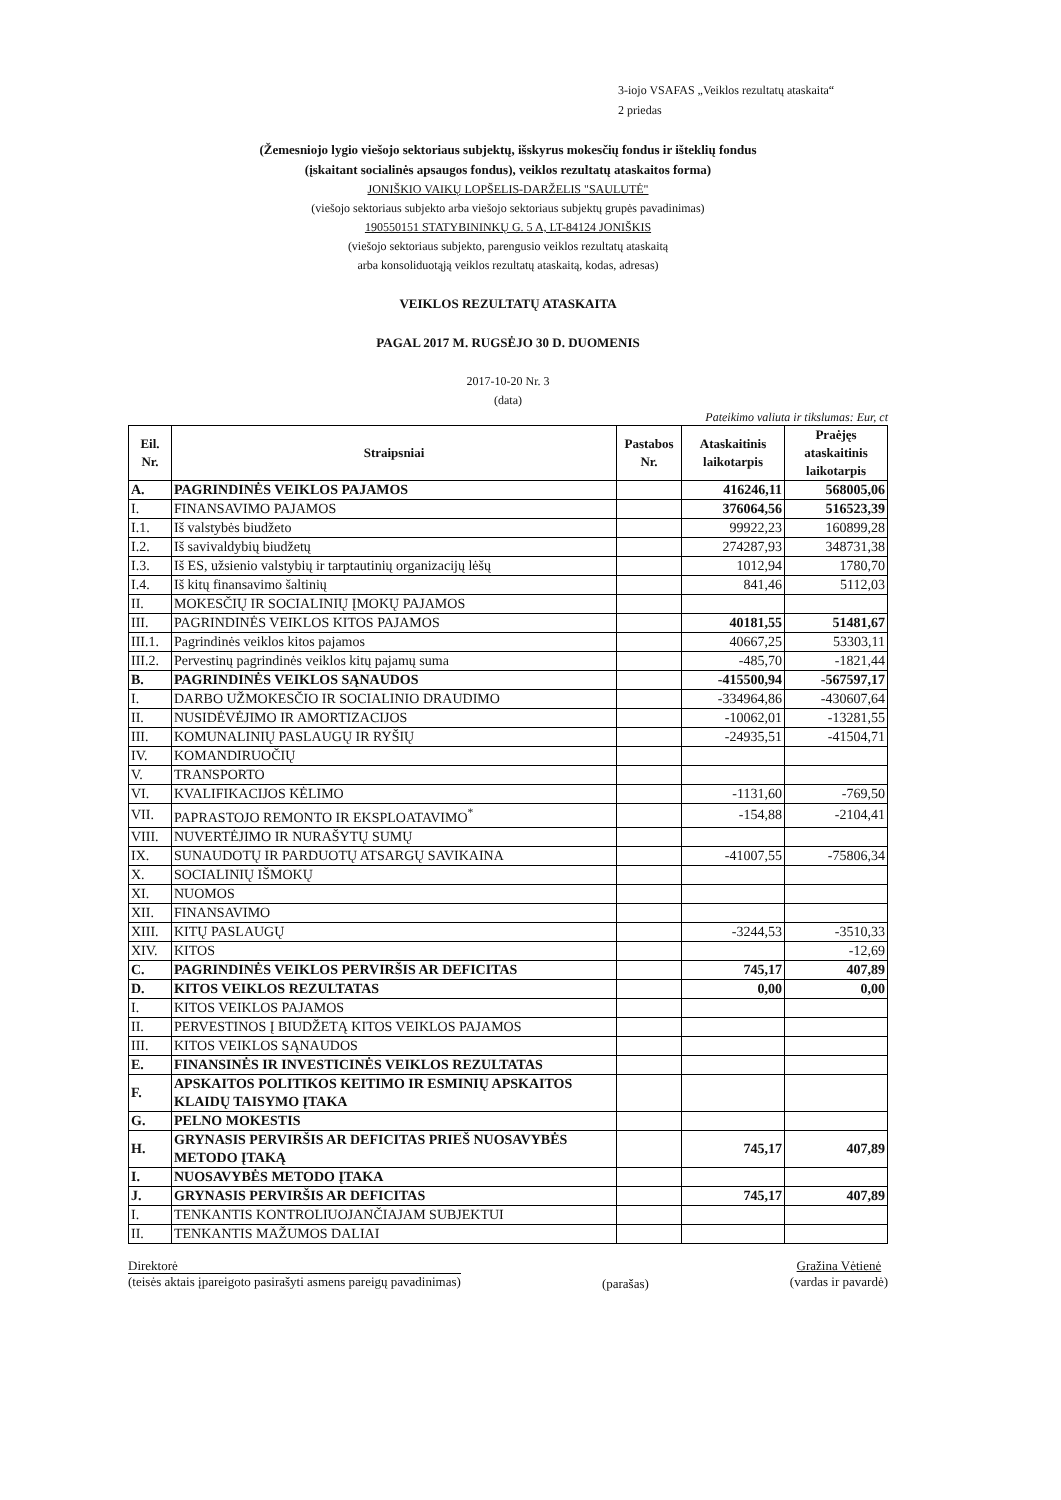3-iojo VSAFAS „Veiklos rezultatų ataskaita“
2 priedas
(Žemesniojo lygio viešojo sektoriaus subjektų, išskyrus mokesčių fondus ir išteklių fondus
(įskaitant socialinės apsaugos fondus), veiklos rezultatų ataskaitos forma)
JONIŠKIO VAIKŲ LOPŠELIS-DARŽELIS "SAULUTĖ"
(viešojo sektoriaus subjekto arba viešojo sektoriaus subjektų grupės pavadinimas)
190550151 STATYBININKŲ G. 5 A, LT-84124 JONIŠKIS
(viešojo sektoriaus subjekto, parengusio veiklos rezultatų ataskaitą
arba konsoliduotąją veiklos rezultatų ataskaitą, kodas, adresas)
VEIKLOS REZULTATŲ ATASKAITA
PAGAL 2017 M. RUGSĖJO 30 D. DUOMENIS
2017-10-20 Nr. 3
(data)
Pateikimo valiuta ir tikslumas: Eur, ct
| Eil. Nr. | Straipsniai | Pastabos Nr. | Ataskaitinis laikotarpis | Praėjęs ataskaitinis laikotarpis |
| --- | --- | --- | --- | --- |
| A. | PAGRINDINĖS VEIKLOS PAJAMOS | | 416246,11 | 568005,06 |
| I. | FINANSAVIMO PAJAMOS | | 376064,56 | 516523,39 |
| I.1. | Iš valstybės biudžeto | | 99922,23 | 160899,28 |
| I.2. | Iš savivaldybių biudžetų | | 274287,93 | 348731,38 |
| I.3. | Iš ES, užsienio valstybių ir tarptautinių organizacijų lėšų | | 1012,94 | 1780,70 |
| I.4. | Iš kitų finansavimo šaltinių | | 841,46 | 5112,03 |
| II. | MOKESČIŲ IR SOCIALINIŲ ĮMOKŲ PAJAMOS | | | |
| III. | PAGRINDINĖS VEIKLOS KITOS PAJAMOS | | 40181,55 | 51481,67 |
| III.1. | Pagrindinės veiklos kitos pajamos | | 40667,25 | 53303,11 |
| III.2. | Pervestinų pagrindinės veiklos kitų pajamų suma | | -485,70 | -1821,44 |
| B. | PAGRINDINĖS VEIKLOS SĄNAUDOS | | -415500,94 | -567597,17 |
| I. | DARBO UŽMOKESČIO IR SOCIALINIO DRAUDIMO | | -334964,86 | -430607,64 |
| II. | NUSIDĖVĖJIMO IR AMORTIZACIJOS | | -10062,01 | -13281,55 |
| III. | KOMUNALINIŲ PASLAUGŲ IR RYŠIŲ | | -24935,51 | -41504,71 |
| IV. | KOMANDIRUOČIŲ | | | |
| V. | TRANSPORTO | | | |
| VI. | KVALIFIKACIJOS KĖLIMO | | -1131,60 | -769,50 |
| VII. | PAPRASTOJO REMONTO IR EKSPLOATAVIMO<sup>*</sup> | | -154,88 | -2104,41 |
| VIII. | NUVERTĖJIMO IR NURAŠYTŲ SUMŲ | | | |
| IX. | SUNAUDOTŲ IR PARDUOTŲ ATSARGŲ SAVIKAINA | | -41007,55 | -75806,34 |
| X. | SOCIALINIŲ IŠMOKŲ | | | |
| XI. | NUOMOS | | | |
| XII. | FINANSAVIMO | | | |
| XIII. | KITŲ PASLAUGŲ | | -3244,53 | -3510,33 |
| XIV. | KITOS | | | -12,69 |
| C. | PAGRINDINĖS VEIKLOS PERVIRŠIS AR DEFICITAS | | 745,17 | 407,89 |
| D. | KITOS VEIKLOS REZULTATAS | | 0,00 | 0,00 |
| I. | KITOS VEIKLOS PAJAMOS | | | |
| II. | PERVESTINOS Į BIUDŽETĄ KITOS VEIKLOS PAJAMOS | | | |
| III. | KITOS VEIKLOS SĄNAUDOS | | | |
| E. | FINANSINĖS IR INVESTICINĖS VEIKLOS REZULTATAS | | | |
| F. | APSKAITOS POLITIKOS KEITIMO IR ESMINIŲ APSKAITOS KLAIDŲ TAISYMO ĮTAKA | | | |
| G. | PELNO MOKESTIS | | | |
| H. | GRYNASIS PERVIRŠIS AR DEFICITAS PRIEŠ NUOSAVYBĖS METODO ĮTAKĄ | | 745,17 | 407,89 |
| I. | NUOSAVYBĖS METODO ĮTAKA | | | |
| J. | GRYNASIS PERVIRŠIS AR DEFICITAS | | 745,17 | 407,89 |
| I. | TENKANTIS KONTROLIUOJANČIAJAM SUBJEKTUI | | | |
| II. | TENKANTIS MAŽUMOS DALIAI | | | |
Direktorė
(teisės aktais įpareigoto pasirašyti asmens pareigų pavadinimas)
(parašas)
Gražina Vėtienė
(vardas ir pavardė)